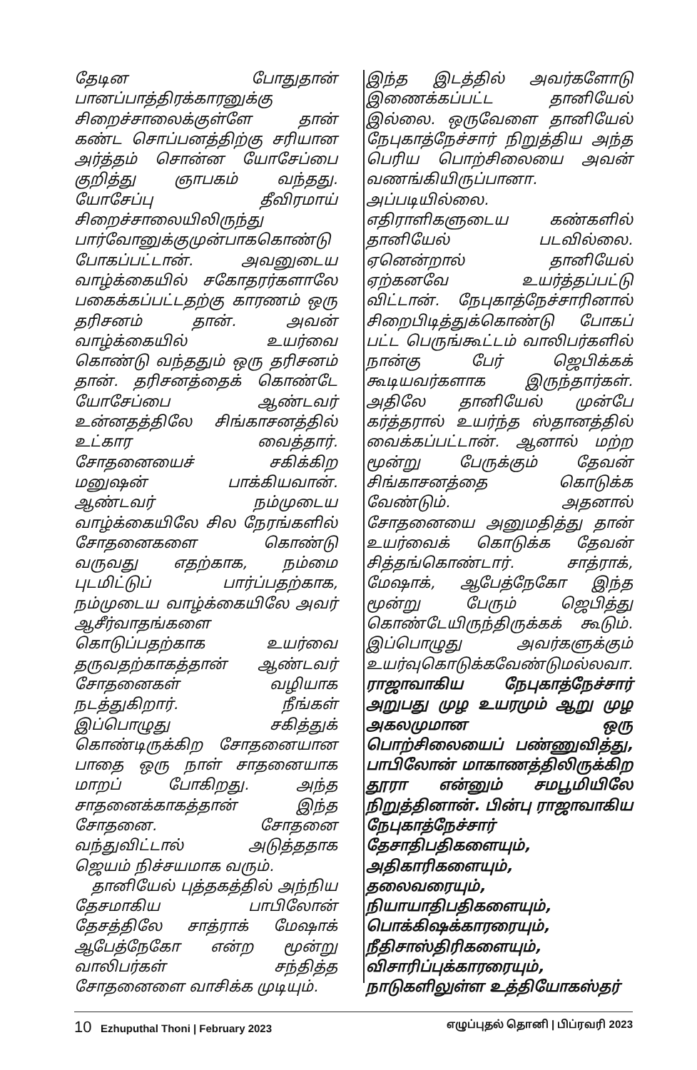தேடின போதுதான் பானப்பாத்திரக்காரனுக்கு சிறைச்சாலைக்குள்ளே தான் கண்ட சொப்பனத்திற்கு சரியான அர்த்தம் சொன்ன யோசேப்பை குறித்து ஞாபகம் வந்தது. யோசேப்பு தீவிரமாய் சிறைச்சாலையிலிருந்து பார்வோனுக்குமுன்பாககொண்டு போகப்பட்டான். அவனுடைய வாழ்க்கையில் சகோதரர்களாலே பகைக்கப்பட்டதற்கு காரணம் ஒரு தரிசனம் தான். அவன் வாழ்க்கையில் உயர்வை கொண்டு வந்ததும் ஒரு தரிசனம் தான். தரிசனத்தைக் கொண்டே யோசேப்பை ஆண்டவர் உன்னதத்திலே சிங்காசனத்தில் உட்கார வைத்தார். சோதனையைச் சகிக்கிற மனுஷன் பாக்கியவான். ஆண்டவர் நம்முடைய வாழ்க்கையிலே சில நேரங்களில் சோதனைகளை கொண்டு வருவது எதற்காக, நம்மை புடமிட்டுப் பார்ப்பதற்காக, நம்முடைய வாழ்க்கையிலே அவர் ஆசீர்வாதங்களை கொடுப்பதற்காக உயர்வை தருவதற்காகத்தான் ஆண்டவர் சோதனைகள் வழியாக நடத்துகிறார். நீங்கள் இப்பொழுது சகித்துக் கொண்டிருக்கிற சோதனையான பாதை ஒரு நாள் சாதனையாக மாறப் போகிறது. அந்த சாதனைக்காகத்தான் இந்த சோதனை. சோதனை வந்துவிட்டால் அடுத்ததாக ஜெயம் நிச்சயமாக வரும்.
தானியேல் புத்தகத்தில் அந்நிய தேசமாகிய பாபிலோன் தேசத்திலே சாத்ராக் மேஷாக் ஆபேத்நேகோ என்ற மூன்று வாலிபர்கள் சந்தித்த சோதனைளை வாசிக்க முடியும்.
இந்த இடத்தில் அவர்களோடு இணைக்கப்பட்ட தானியேல் இல்லை. ஒருவேளை தானியேல் நேபுகாத்நேச்சார் நிறுத்திய அந்த பெரிய பொற்சிலையை அவன் வணங்கியிருப்பானா. அப்படியில்லை. எதிராளிகளுடைய கண்களில் தானியேல் படவில்லை. ஏனென்றால் தானியேல் ஏற்கனவே உயர்த்தப்பட்டு விட்டான். நேபுகாத்நேச்சாரினால் சிறைபிடித்துக்கொண்டு போகப் பட்ட பெருங்கூட்டம் வாலிபர்களில் நான்கு பேர் ஜெபிக்கக் கூடியவர்களாக இருந்தார்கள். அதிலே தானியேல் முன்பே கர்த்தரால் உயர்ந்த ஸ்தானத்தில் வைக்கப்பட்டான். ஆனால் மற்ற மூன்று பேருக்கும் தேவன் சிங்காசனத்தை கொடுக்க வேண்டும். அதனால் சோதனையை அனுமதித்து தான் உயர்வைக் கொடுக்க தேவன் சித்தங்கொண்டார். சாத்ராக், மேஷாக், ஆபேத்நேகோ இந்த மூன்று பேரும் ஜெபித்து கொண்டேயிருந்திருக்கக் கூடும். இப்பொழுது அவர்களுக்கும் உயர்வுகொடுக்கவேண்டுமல்லவா. ராஜாவாகிய நேபுகாத்நேச்சார் அறுபது முழ உயரமும் ஆறு முழ அகலமுமான ஒரு பொற்சிலையைப் பண்ணுவித்து, பாபிலோன் மாகாணத்திலிருக்கிற தூரா என்னும் சமபூமியிலே நிறுத்தினான். பின்பு ராஜாவாகிய நேபுகாத்நேச்சார் தேசாதிபதிகளையும், அதிகாரிகளையும், தலைவரையும், நியாயாதிபதிகளையும், பொக்கிஷக்காரரையும், நீதிசாஸ்திரிகளையும், விசாரிப்புக்காரரையும், நாடுகளிலுள்ள உத்தியோகஸ்தர்
10 Ezhuputhal Thoni | February 2023 எழுப்புதல் தொனி | பிப்ரவரி 2023